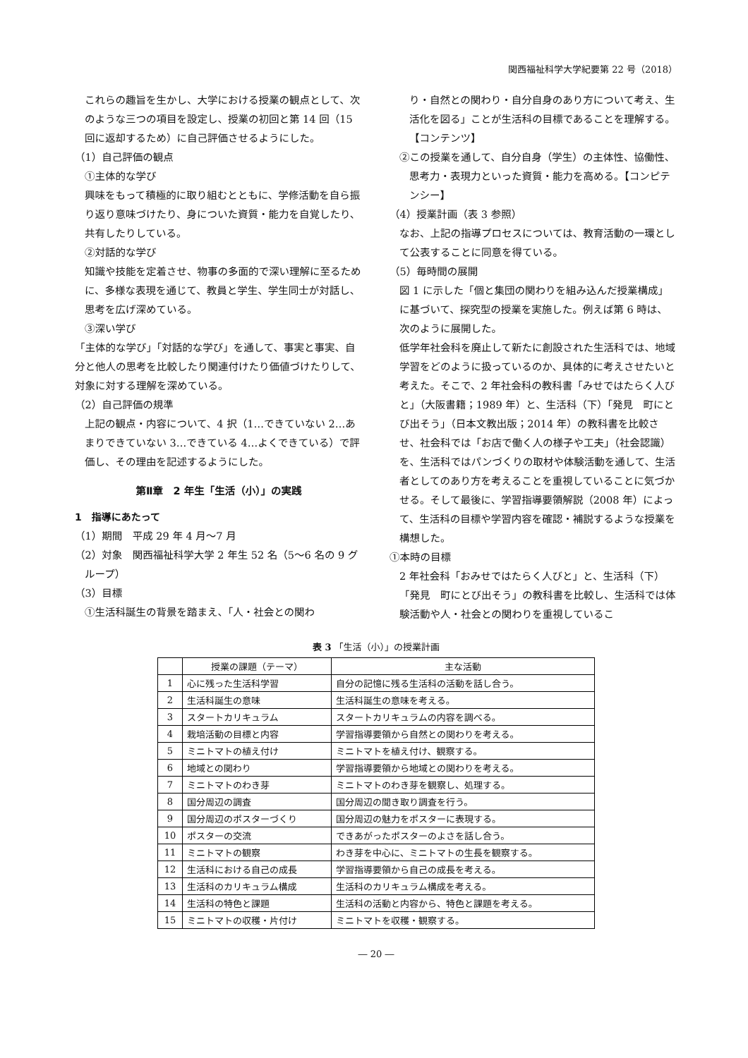関西福祉科学大学紀要第 22 号（2018）
これらの趣旨を生かし、大学における授業の観点として、次のような三つの項目を設定し、授業の初回と第 14 回（15 回に返却するため）に自己評価させるようにした。
（1）自己評価の観点
①主体的な学び
興味をもって積極的に取り組むとともに、学修活動を自ら振り返り意味づけたり、身についた資質・能力を自覚したり、共有したりしている。
②対話的な学び
知識や技能を定着させ、物事の多面的で深い理解に至るために、多様な表現を通じて、教員と学生、学生同士が対話し、思考を広げ深めている。
③深い学び
「主体的な学び」「対話的な学び」を通して、事実と事実、自分と他人の思考を比較したり関連付けたり価値づけたりして、対象に対する理解を深めている。
（2）自己評価の規準
上記の観点・内容について、4 択（1…できていない 2…あまりできていない 3…できている 4…よくできている）で評価し、その理由を記述するようにした。
第Ⅱ章　2 年生「生活（小）」の実践
1　指導にあたって
（1）期間　平成 29 年 4 月～7 月
（2）対象　関西福祉科学大学 2 年生 52 名（5～6 名の 9 グループ）
（3）目標
①生活科誕生の背景を踏まえ、「人・社会との関わ
り・自然との関わり・自分自身のあり方について考え、生活化を図る」ことが生活科の目標であることを理解する。【コンテンツ】
②この授業を通して、自分自身（学生）の主体性、協働性、思考力・表現力といった資質・能力を高める。【コンピテンシー】
（4）授業計画（表 3 参照）
なお、上記の指導プロセスについては、教育活動の一環として公表することに同意を得ている。
（5）毎時間の展開
図 1 に示した「個と集団の関わりを組み込んだ授業構成」に基づいて、探究型の授業を実施した。例えば第 6 時は、次のように展開した。
低学年社会科を廃止して新たに創設された生活科では、地域学習をどのように扱っているのか、具体的に考えさせたいと考えた。そこで、2 年社会科の教科書「みせではたらく人びと」（大阪書籍；1989 年）と、生活科（下）「発見　町にとび出そう」（日本文教出版；2014 年）の教科書を比較させ、社会科では「お店で働く人の様子や工夫」（社会認識）を、生活科ではパンづくりの取材や体験活動を通して、生活者としてのあり方を考えることを重視していることに気づかせる。そして最後に、学習指導要領解説（2008 年）によって、生活科の目標や学習内容を確認・補説するような授業を構想した。
①本時の目標
2 年社会科「おみせではたらく人びと」と、生活科（下）「発見　町にとび出そう」の教科書を比較し、生活科では体験活動や人・社会との関わりを重視しているこ
表 3 「生活（小）」の授業計画
| | 授業の課題（テーマ） | 主な活動 |
| --- | --- | --- |
| 1 | 心に残った生活科学習 | 自分の記憶に残る生活科の活動を話し合う。 |
| 2 | 生活科誕生の意味 | 生活科誕生の意味を考える。 |
| 3 | スタートカリキュラム | スタートカリキュラムの内容を調べる。 |
| 4 | 栽培活動の目標と内容 | 学習指導要領から自然との関わりを考える。 |
| 5 | ミニトマトの植え付け | ミニトマトを植え付け、観察する。 |
| 6 | 地域との関わり | 学習指導要領から地域との関わりを考える。 |
| 7 | ミニトマトのわき芽 | ミニトマトのわき芽を観察し、処理する。 |
| 8 | 国分周辺の調査 | 国分周辺の聞き取り調査を行う。 |
| 9 | 国分周辺のポスターづくり | 国分周辺の魅力をポスターに表現する。 |
| 10 | ポスターの交流 | できあがったポスターのよさを話し合う。 |
| 11 | ミニトマトの観察 | わき芽を中心に、ミニトマトの生長を観察する。 |
| 12 | 生活科における自己の成長 | 学習指導要領から自己の成長を考える。 |
| 13 | 生活科のカリキュラム構成 | 生活科のカリキュラム構成を考える。 |
| 14 | 生活科の特色と課題 | 生活科の活動と内容から、特色と課題を考える。 |
| 15 | ミニトマトの収穫・片付け | ミニトマトを収穫・観察する。 |
― 20 ―